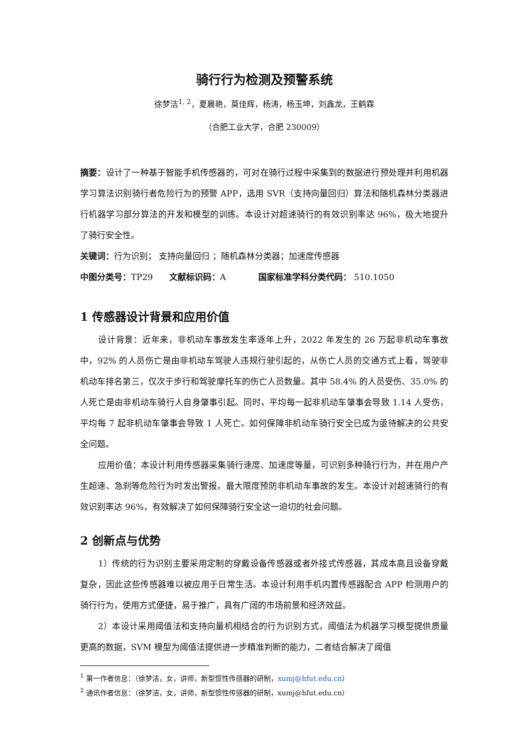骑行行为检测及预警系统
徐梦洁<sup>1, 2</sup>，夏晨艳，莫佳辉，杨涛，杨玉坤，刘鑫龙，王鹤霖
（合肥工业大学，合肥 230009）
摘要：设计了一种基于智能手机传感器的，可对在骑行过程中采集到的数据进行预处理并利用机器学习算法识别骑行者危险行为的预警 APP，选用 SVR（支持向量回归）算法和随机森林分类器进行机器学习部分算法的开发和模型的训练。本设计对超速骑行的有效识别率达 96%，极大地提升了骑行安全性。
关键词：行为识别； 支持向量回归 ；随机森林分类器；加速度传感器
中图分类号：TP29 文献标识码：A 国家标准学科分类代码： 510.1050
1 传感器设计背景和应用价值
设计背景：近年来，非机动车事故发生率逐年上升，2022 年发生的 26 万起非机动车事故中，92% 的人员伤亡是由非机动车驾驶人违规行驶引起的，从伤亡人员的交通方式上看，驾驶非机动车排名第三，仅次于步行和驾驶摩托车的伤亡人员数量。其中 58.4% 的人员受伤、35.0% 的人死亡是由非机动车骑行人自身肇事引起。同时，平均每一起非机动车肇事会导致 1.14 人受伤，平均每 7 起非机动车肇事会导致 1 人死亡。如何保障非机动车骑行安全已成为亟待解决的公共安全问题。
应用价值：本设计利用传感器采集骑行速度、加速度等量，可识别多种骑行行为，并在用户产生超速、急刹等危险行为时发出警报，最大限度预防非机动车事故的发生。本设计对超速骑行的有效识别率达 96%，有效解决了如何保障骑行安全这一迫切的社会问题。
2 创新点与优势
1）传统的行为识别主要采用定制的穿戴设备传感器或者外接式传感器，其成本高且设备穿戴复杂，因此这些传感器难以被应用于日常生活。本设计利用手机内置传感器配合 APP 检测用户的骑行行为，使用方式便捷，易于推广，具有广阔的市场前景和经济效益。
2）本设计采用阈值法和支持向量机相结合的行为识别方式，阈值法为机器学习模型提供质量更高的数据，SVM 模型为阈值法提供进一步精准判断的能力，二者结合解决了阈值
<sup>1</sup> 第一作者信息：（徐梦洁，女，讲师，新型惯性传感器的研制，xumj@hfut.edu.cn）
<sup>2</sup> 通讯作者信息：（徐梦洁，女，讲师，新型惯性传感器的研制，xumj@hfut.edu.cn）